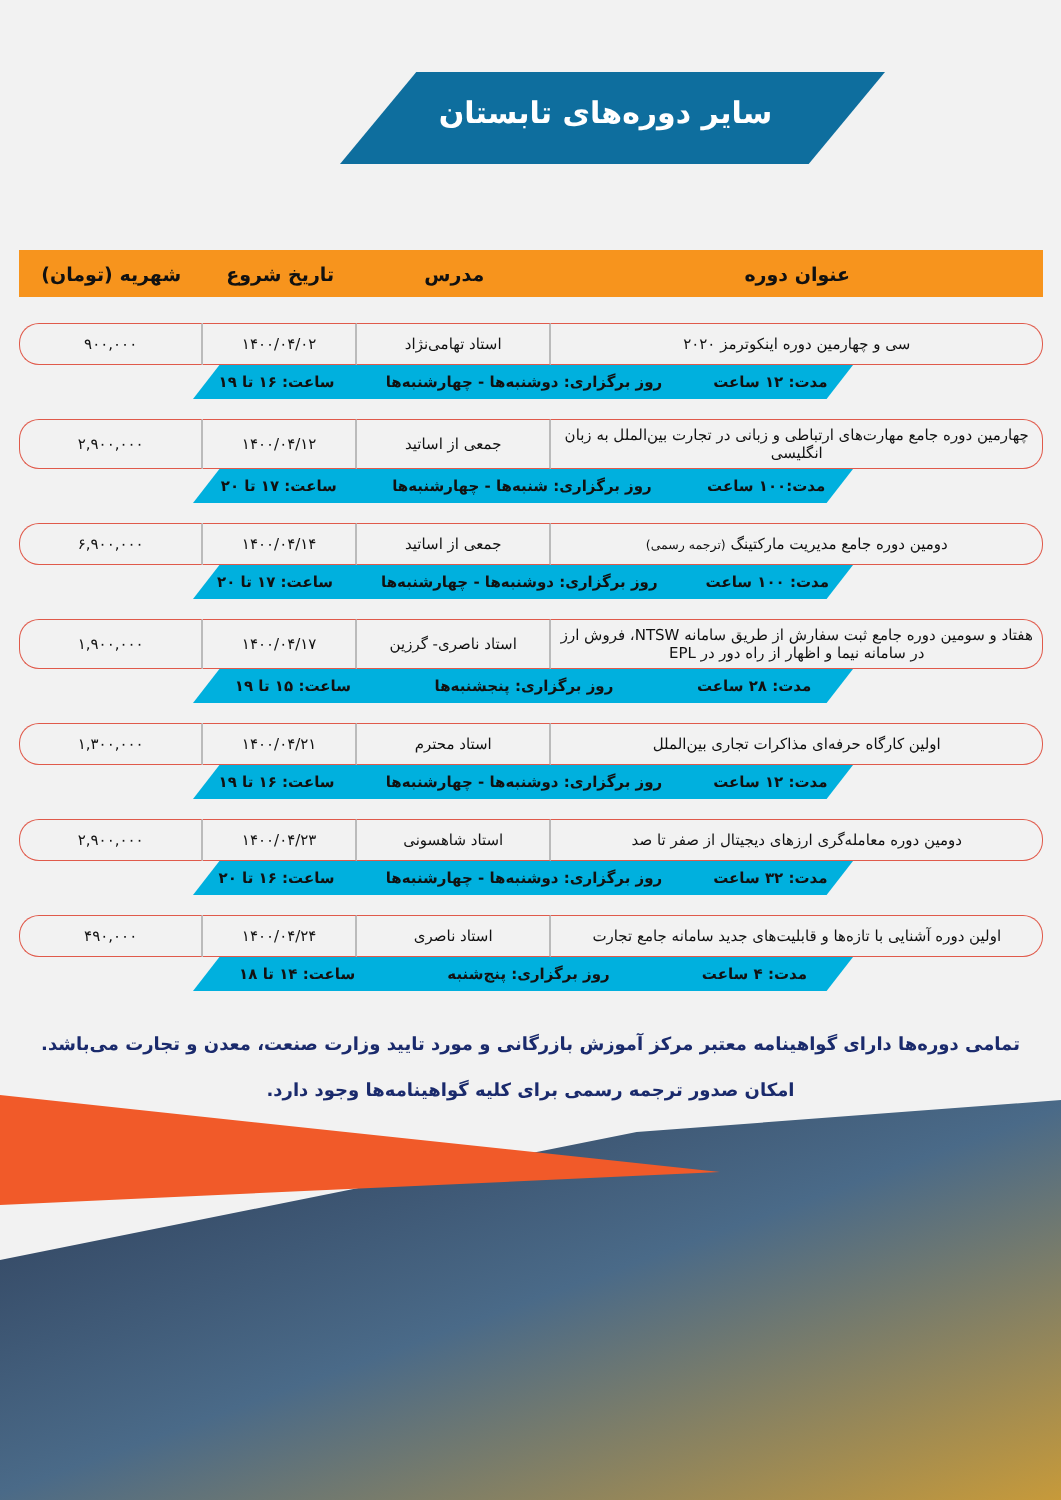سایر دوره‌های تابستان
| عنوان دوره | مدرس | تاریخ شروع | شهریه (تومان) |
| --- | --- | --- | --- |
| سی و چهارمین دوره اینکوترمز ۲۰۲۰ | استاد تهامی‌نژاد | ۱۴۰۰/۰۴/۰۲ | ۹۰۰,۰۰۰ |
| مدت: ۱۲ ساعت روز برگزاری: دوشنبه‌ها - چهارشنبه‌ها ساعت: ۱۶ تا ۱۹ | | | |
| چهارمین دوره جامع مهارت‌های ارتباطی و زبانی در تجارت بین‌الملل به زبان انگلیسی | جمعی از اساتید | ۱۴۰۰/۰۴/۱۲ | ۲,۹۰۰,۰۰۰ |
| مدت:۱۰۰ ساعت روز برگزاری: شنبه‌ها - چهارشنبه‌ها ساعت: ۱۷ تا ۲۰ | | | |
| دومین دوره جامع مدیریت مارکتینگ (ترجمه رسمی) | جمعی از اساتید | ۱۴۰۰/۰۴/۱۴ | ۶,۹۰۰,۰۰۰ |
| مدت: ۱۰۰ ساعت روز برگزاری: دوشنبه‌ها - چهارشنبه‌ها ساعت: ۱۷ تا ۲۰ | | | |
| هفتاد و سومین دوره جامع ثبت سفارش از طریق سامانه NTSW، فروش ارز در سامانه نیما و اظهار از راه دور در EPL | استاد ناصری- گرزین | ۱۴۰۰/۰۴/۱۷ | ۱,۹۰۰,۰۰۰ |
| مدت: ۲۸ ساعت روز برگزاری: پنجشنبه‌ها ساعت: ۱۵ تا ۱۹ | | | |
| اولین کارگاه حرفه‌ای مذاکرات تجاری بین‌الملل | استاد محترم | ۱۴۰۰/۰۴/۲۱ | ۱,۳۰۰,۰۰۰ |
| مدت: ۱۲ ساعت روز برگزاری: دوشنبه‌ها - چهارشنبه‌ها ساعت: ۱۶ تا ۱۹ | | | |
| دومین دوره معامله‌گری ارزهای دیجیتال از صفر تا صد | استاد شاهسونی | ۱۴۰۰/۰۴/۲۳ | ۲,۹۰۰,۰۰۰ |
| مدت: ۳۲ ساعت روز برگزاری: دوشنبه‌ها - چهارشنبه‌ها ساعت: ۱۶ تا ۲۰ | | | |
| اولین دوره آشنایی با تازه‌ها و قابلیت‌های جدید سامانه جامع تجارت | استاد ناصری | ۱۴۰۰/۰۴/۲۴ | ۴۹۰,۰۰۰ |
| مدت: ۴ ساعت روز برگزاری: پنج‌شنبه ساعت: ۱۴ تا ۱۸ | | | |
تمامی دوره‌ها دارای گواهینامه معتبر مرکز آموزش بازرگانی و مورد تایید وزارت صنعت، معدن و تجارت می‌باشد.
امکان صدور ترجمه رسمی برای کلیه گواهینامه‌ها وجود دارد.